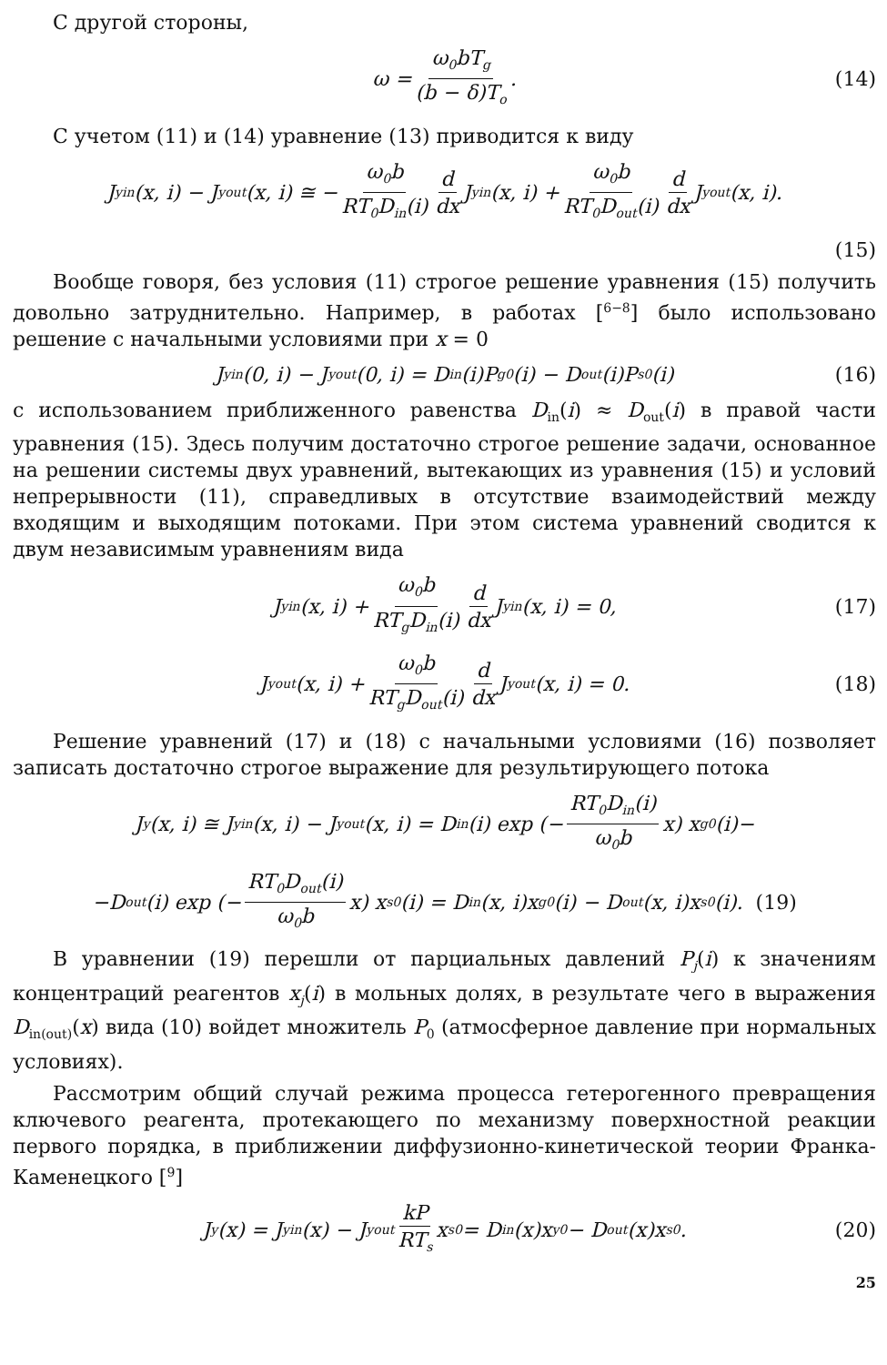С другой стороны,
ω = ω<sub>0</sub>bT<sub>g</sub> (b − δ)T<sub>o</sub>. (14)
С учетом (11) и (14) уравнение (13) приводится к виду
J<sub>y</sub><sup>in</sup>(x, i) − J<sub>y</sub><sup>out</sup>(x, i) ≅ − ω<sub>0</sub>b RT<sub>0</sub>D<sub>in</sub>(i) d dx J<sub>y</sub><sup>in</sup>(x, i) + ω<sub>0</sub>b RT<sub>0</sub>D<sub>out</sub>(i) d dx J<sub>y</sub><sup>out</sup>(x, i).
(15)
Вообще говоря, без условия (11) строгое решение уравнения (15) получить довольно затруднительно. Например, в работах [<sup>6−8</sup>] было использовано решение с начальными условиями при x = 0
J<sub>y</sub><sup>in</sup>(0, i) − J<sub>y</sub><sup>out</sup>(0, i) = D<sub>in</sub>(i)P<sub>g0</sub>(i) − D<sub>out</sub>(i)P<sub>s0</sub>(i) (16)
с использованием приближенного равенства D<sub>in</sub>(i) ≈ D<sub>out</sub>(i) в правой части уравнения (15). Здесь получим достаточно строгое решение задачи, основанное на решении системы двух уравнений, вытекающих из уравнения (15) и условий непрерывности (11), справедливых в отсутствие взаимодействий между входящим и выходящим потоками. При этом система уравнений сводится к двум независимым уравнениям вида
J<sub>y</sub><sup>in</sup>(x, i) + ω<sub>0</sub>b RT<sub>g</sub>D<sub>in</sub>(i) d dx J<sub>y</sub><sup>in</sup>(x, i) = 0, (17)
J<sub>y</sub><sup>out</sup>(x, i) + ω<sub>0</sub>b RT<sub>g</sub>D<sub>out</sub>(i) d dx J<sub>y</sub><sup>out</sup>(x, i) = 0. (18)
Решение уравнений (17) и (18) с начальными условиями (16) позволяет записать достаточно строгое выражение для результирующего потока
J<sub>y</sub>(x, i) ≅ J<sub>y</sub><sup>in</sup>(x, i) − J<sub>y</sub><sup>out</sup>(x, i) = D<sub>in</sub>(i) exp (− RT<sub>0</sub>D<sub>in</sub>(i) ω<sub>0</sub>b x) x<sub>g</sub><sup>0</sup>(i)−
−D<sub>out</sub>(i) exp (− RT<sub>0</sub>D<sub>out</sub>(i) ω<sub>0</sub>b x) x<sub>s</sub><sup>0</sup>(i) = D<sub>in</sub>(x, i)x<sub>g</sub><sup>0</sup>(i) − D<sub>out</sub>(x, i)x<sub>s</sub><sup>0</sup>(i). (19)
В уравнении (19) перешли от парциальных давлений P<sub>j</sub>(i) к значениям концентраций реагентов x<sub>j</sub>(i) в мольных долях, в результате чего в выражения D<sub>in(out)</sub>(x) вида (10) войдет множитель P<sub>0</sub> (атмосферное давление при нормальных условиях).
Рассмотрим общий случай режима процесса гетерогенного превращения ключевого реагента, протекающего по механизму поверхностной реакции первого порядка, в приближении диффузионно-кинетической теории Франка-Каменецкого [<sup>9</sup>]
J<sub>y</sub>(x) = J<sub>y</sub><sup>in</sup>(x) − J<sub>y</sub><sup>out</sup> kP RT<sub>s</sub> x<sub>s</sub><sup>0</sup> = D<sub>in</sub>(x)x<sub>y</sub><sup>0</sup> − D<sub>out</sub>(x)x<sub>s</sub><sup>0</sup>. (20)
25